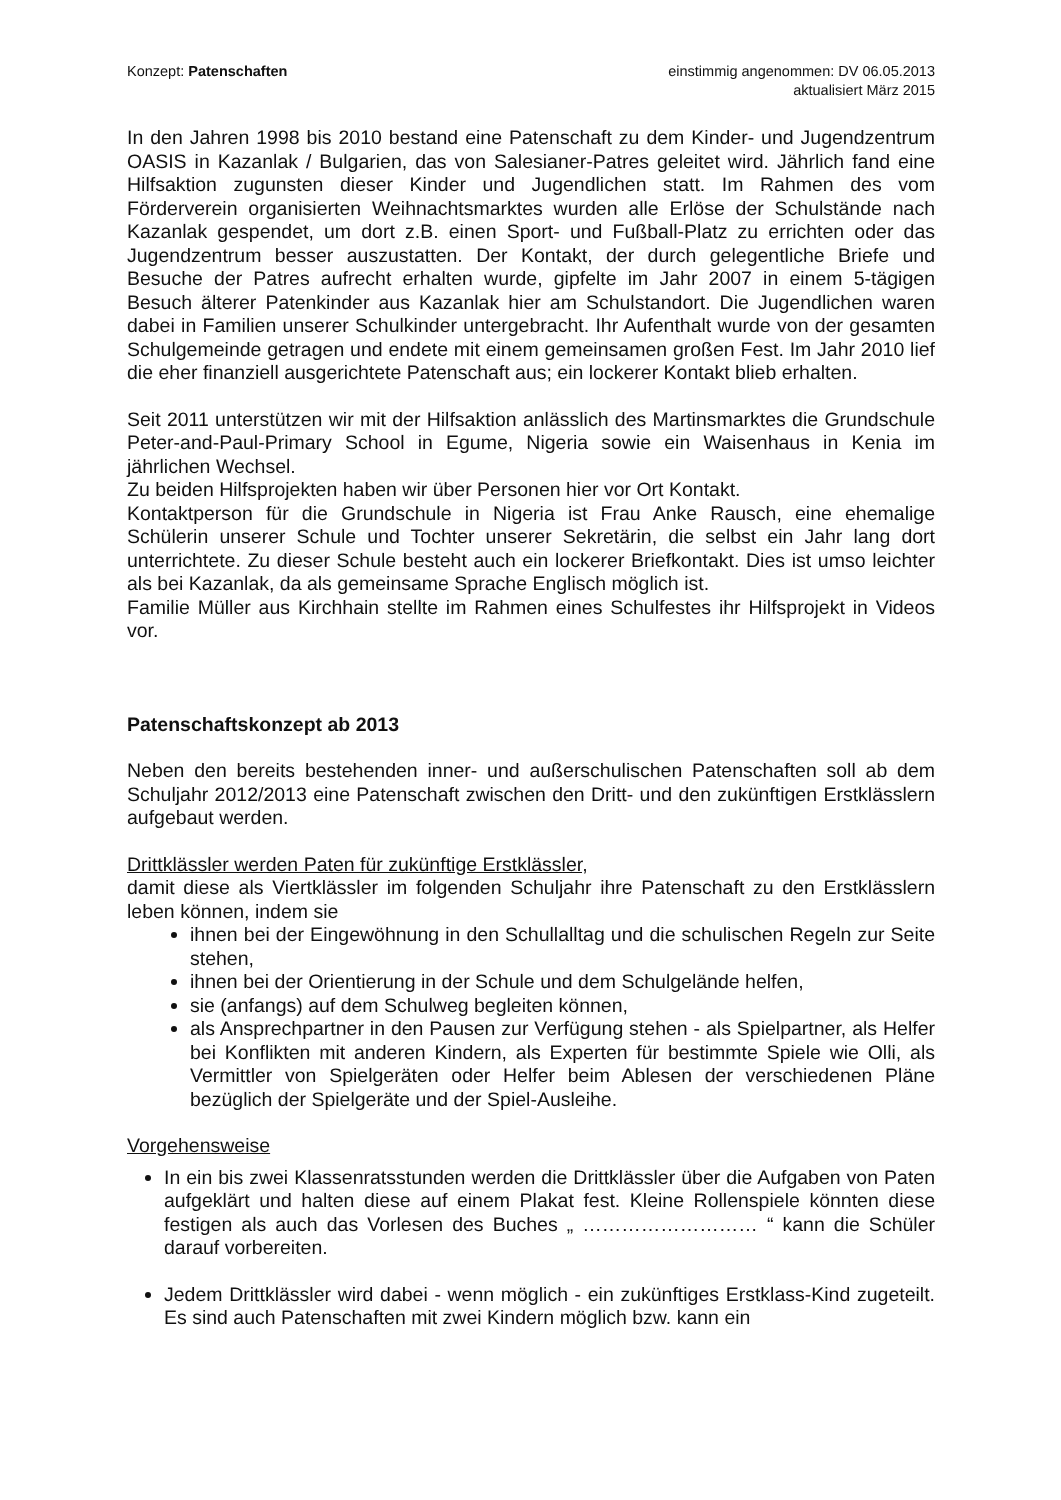Konzept: Patenschaften einstimmig angenommen: DV 06.05.2013
aktualisiert März 2015
In den Jahren 1998 bis 2010 bestand eine Patenschaft zu dem Kinder- und Jugendzentrum OASIS in Kazanlak / Bulgarien, das von Salesianer-Patres geleitet wird. Jährlich fand eine Hilfsaktion zugunsten dieser Kinder und Jugendlichen statt. Im Rahmen des vom Förderverein organisierten Weihnachtsmarktes wurden alle Erlöse der Schulstände nach Kazanlak gespendet, um dort z.B. einen Sport- und Fußball-Platz zu errichten oder das Jugendzentrum besser auszustatten. Der Kontakt, der durch gelegentliche Briefe und Besuche der Patres aufrecht erhalten wurde, gipfelte im Jahr 2007 in einem 5-tägigen Besuch älterer Patenkinder aus Kazanlak hier am Schulstandort. Die Jugendlichen waren dabei in Familien unserer Schulkinder untergebracht. Ihr Aufenthalt wurde von der gesamten Schulgemeinde getragen und endete mit einem gemeinsamen großen Fest. Im Jahr 2010 lief die eher finanziell ausgerichtete Patenschaft aus; ein lockerer Kontakt blieb erhalten.
Seit 2011 unterstützen wir mit der Hilfsaktion anlässlich des Martinsmarktes die Grundschule Peter-and-Paul-Primary School in Egume, Nigeria sowie ein Waisenhaus in Kenia im jährlichen Wechsel.
Zu beiden Hilfsprojekten haben wir über Personen hier vor Ort Kontakt.
Kontaktperson für die Grundschule in Nigeria ist Frau Anke Rausch, eine ehemalige Schülerin unserer Schule und Tochter unserer Sekretärin, die selbst ein Jahr lang dort unterrichtete. Zu dieser Schule besteht auch ein lockerer Briefkontakt. Dies ist umso leichter als bei Kazanlak, da als gemeinsame Sprache Englisch möglich ist.
Familie Müller aus Kirchhain stellte im Rahmen eines Schulfestes ihr Hilfsprojekt in Videos vor.
Patenschaftskonzept ab 2013
Neben den bereits bestehenden inner- und außerschulischen Patenschaften soll ab dem Schuljahr 2012/2013 eine Patenschaft zwischen den Dritt- und den zukünftigen Erstklässlern aufgebaut werden.
Drittklässler werden Paten für zukünftige Erstklässler,
damit diese als Viertklässler im folgenden Schuljahr ihre Patenschaft zu den Erstklässlern leben können, indem sie
ihnen bei der Eingewöhnung in den Schullalltag und die schulischen Regeln zur Seite stehen,
ihnen bei der Orientierung in der Schule und dem Schulgelände helfen,
sie (anfangs) auf dem Schulweg begleiten können,
als Ansprechpartner in den Pausen zur Verfügung stehen - als Spielpartner, als Helfer bei Konflikten mit anderen Kindern, als Experten für bestimmte Spiele wie Olli, als Vermittler von Spielgeräten oder Helfer beim Ablesen der verschiedenen Pläne bezüglich der Spielgeräte und der Spiel-Ausleihe.
Vorgehensweise
In ein bis zwei Klassenratsstunden werden die Drittklässler über die Aufgaben von Paten aufgeklärt und halten diese auf einem Plakat fest. Kleine Rollenspiele könnten diese festigen als auch das Vorlesen des Buches „ ……………………… “ kann die Schüler darauf vorbereiten.
Jedem Drittklässler wird dabei - wenn möglich - ein zukünftiges Erstklass-Kind zugeteilt. Es sind auch Patenschaften mit zwei Kindern möglich bzw. kann ein